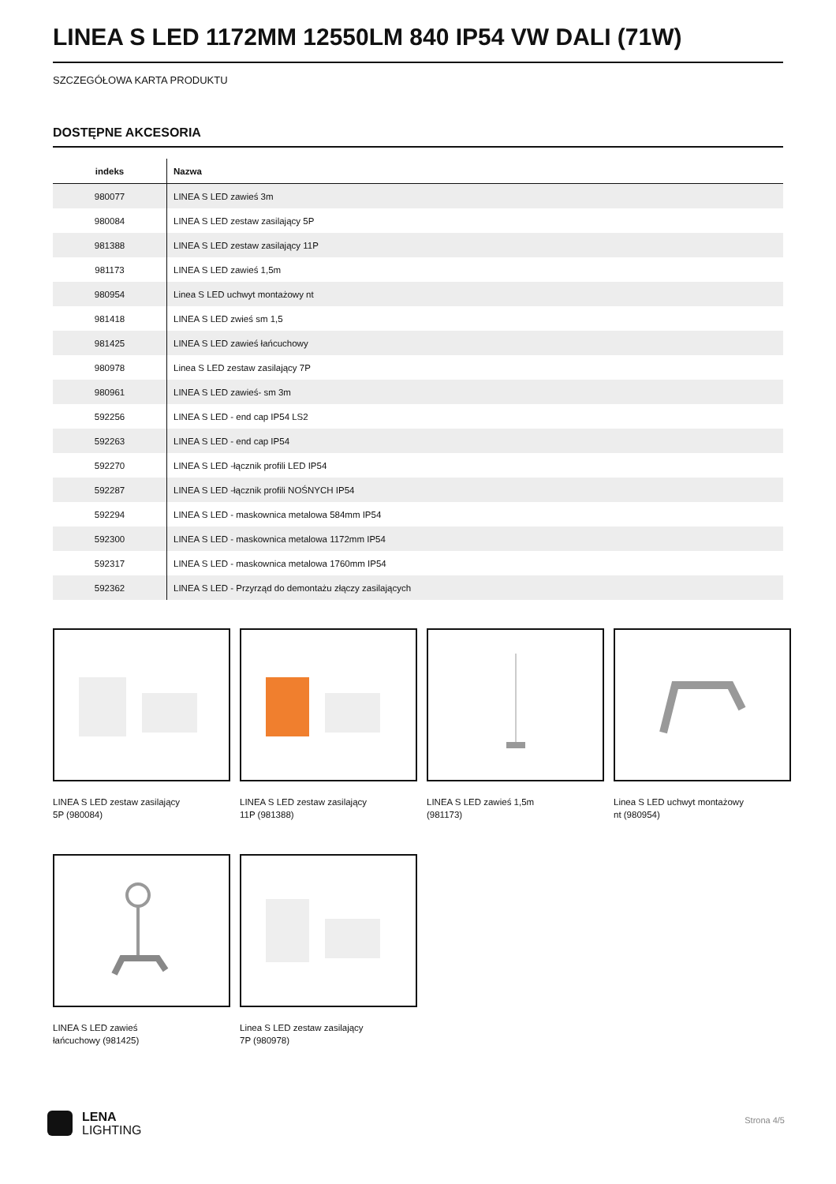LINEA S LED 1172MM 12550LM 840 IP54 VW DALI (71W)
SZCZEGÓŁOWA KARTA PRODUKTU
DOSTĘPNE AKCESORIA
| indeks | Nazwa |
| --- | --- |
| 980077 | LINEA S LED zawieś 3m |
| 980084 | LINEA S LED zestaw zasilający 5P |
| 981388 | LINEA S LED zestaw zasilający 11P |
| 981173 | LINEA S LED zawieś 1,5m |
| 980954 | Linea S LED uchwyt montażowy nt |
| 981418 | LINEA S LED zwieś sm 1,5 |
| 981425 | LINEA S LED zawieś łańcuchowy |
| 980978 | Linea S LED zestaw zasilający 7P |
| 980961 | LINEA S LED zawieś- sm 3m |
| 592256 | LINEA S LED - end cap IP54 LS2 |
| 592263 | LINEA S LED - end cap IP54 |
| 592270 | LINEA S LED -łącznik profili LED IP54 |
| 592287 | LINEA S LED -łącznik profili NOŚNYCH IP54 |
| 592294 | LINEA S LED - maskownica metalowa 584mm IP54 |
| 592300 | LINEA S LED - maskownica metalowa 1172mm IP54 |
| 592317 | LINEA S LED - maskownica metalowa 1760mm IP54 |
| 592362 | LINEA S LED - Przyrząd do demontażu złączy zasilających |
LINEA S LED zestaw zasilający 5P (980084)
LINEA S LED zestaw zasilający 11P (981388)
LINEA S LED zawieś 1,5m (981173)
Linea S LED uchwyt montażowy nt (980954)
LINEA S LED zawieś łańcuchowy (981425)
Linea S LED zestaw zasilający 7P (980978)
LENA
LIGHTING
Strona 4/5